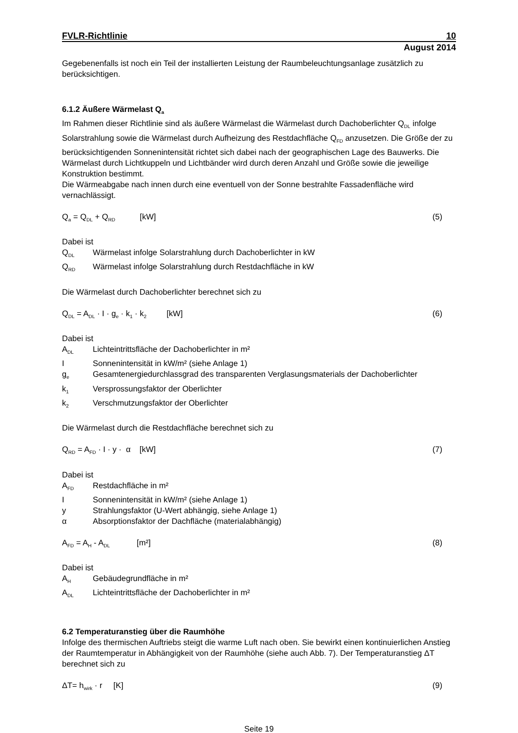FVLR-Richtlinie 10
August 2014
Gegebenenfalls ist noch ein Teil der installierten Leistung der Raumbeleuchtungsanlage zusätzlich zu berücksichtigen.
6.1.2 Äußere Wärmelast Q<sub>a</sub>
Im Rahmen dieser Richtlinie sind als äußere Wärmelast die Wärmelast durch Dachoberlichter Q<sub>DL</sub> infolge Solarstrahlung sowie die Wärmelast durch Aufheizung des Restdachfläche Q<sub>FD</sub> anzusetzen. Die Größe der zu berücksichtigenden Sonnenintensität richtet sich dabei nach der geographischen Lage des Bauwerks. Die Wärmelast durch Lichtkuppeln und Lichtbänder wird durch deren Anzahl und Größe sowie die jeweilige Konstruktion bestimmt.
Die Wärmeabgabe nach innen durch eine eventuell von der Sonne bestrahlte Fassadenfläche wird vernachlässigt.
Q<sub>a</sub> = Q<sub>DL</sub> + Q<sub>RD</sub> [kW] (5)
Dabei ist
Q<sub>DL</sub> Wärmelast infolge Solarstrahlung durch Dachoberlichter in kW
Q<sub>RD</sub> Wärmelast infolge Solarstrahlung durch Restdachfläche in kW
Die Wärmelast durch Dachoberlichter berechnet sich zu
Q<sub>DL</sub> = A<sub>DL</sub> · I · g<sub>e</sub> · k<sub>1</sub> · k<sub>2</sub> [kW] (6)
Dabei ist
A<sub>DL</sub> Lichteintrittsfläche der Dachoberlichter in m²
I Sonnenintensität in kW/m² (siehe Anlage 1)
g<sub>e</sub> Gesamtenergiedurchlassgrad des transparenten Verglasungsmaterials der Dachoberlichter
k<sub>1</sub> Versprossungsfaktor der Oberlichter
k<sub>2</sub> Verschmutzungsfaktor der Oberlichter
Die Wärmelast durch die Restdachfläche berechnet sich zu
Q<sub>RD</sub> = A<sub>FD</sub> · I · y · α [kW] (7)
Dabei ist
A<sub>FD</sub> Restdachfläche in m²
I Sonnenintensität in kW/m² (siehe Anlage 1)
y Strahlungsfaktor (U-Wert abhängig, siehe Anlage 1)
α Absorptionsfaktor der Dachfläche (materialabhängig)
A<sub>FD</sub> = A<sub>H</sub> - A<sub>DL</sub> [m²] (8)
Dabei ist
A<sub>H</sub> Gebäudegrundfläche in m²
A<sub>DL</sub> Lichteintrittsfläche der Dachoberlichter in m²
6.2 Temperaturanstieg über die Raumhöhe
Infolge des thermischen Auftriebs steigt die warme Luft nach oben. Sie bewirkt einen kontinuierlichen Anstieg der Raumtemperatur in Abhängigkeit von der Raumhöhe (siehe auch Abb. 7). Der Temperaturanstieg ΔT berechnet sich zu
ΔT= h<sub>wirk</sub> · r [K] (9)
Seite 19